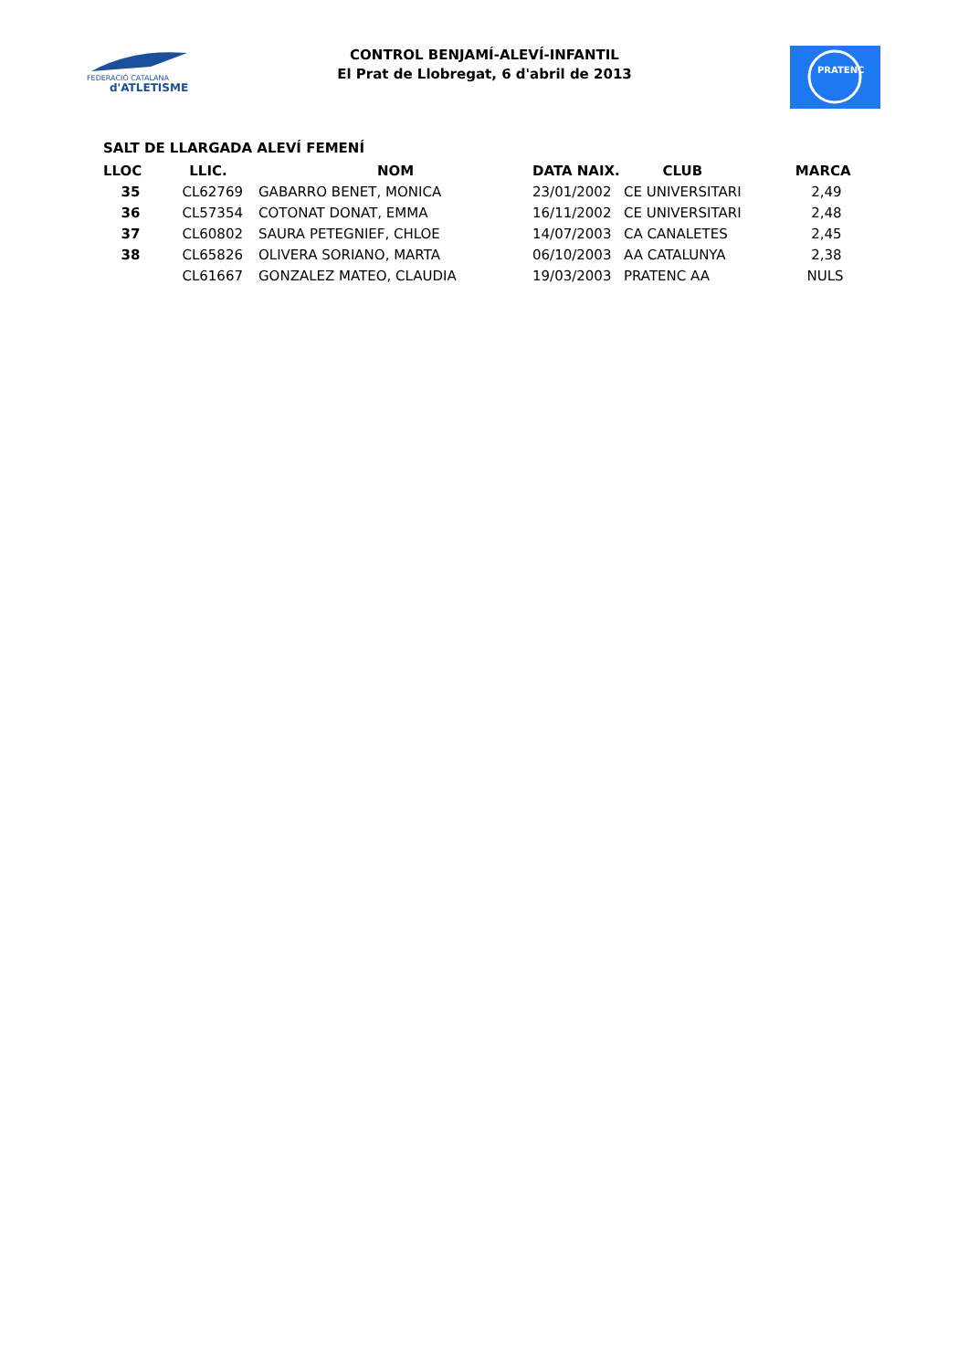FEDERACIÓ CATALANA
d'ATLETISME
CONTROL BENJAMÍ-ALEVÍ-INFANTIL
El Prat de Llobregat, 6 d'abril de 2013
PRATENC
SALT DE LLARGADA ALEVÍ FEMENÍ
| LLOC | LLIC. | NOM | DATA NAIX. | CLUB | MARCA |
| --- | --- | --- | --- | --- | --- |
| 35 | CL62769 | GABARRO BENET, MONICA | 23/01/2002 | CE UNIVERSITARI | 2,49 |
| 36 | CL57354 | COTONAT DONAT, EMMA | 16/11/2002 | CE UNIVERSITARI | 2,48 |
| 37 | CL60802 | SAURA PETEGNIEF, CHLOE | 14/07/2003 | CA CANALETES | 2,45 |
| 38 | CL65826 | OLIVERA SORIANO, MARTA | 06/10/2003 | AA CATALUNYA | 2,38 |
| | CL61667 | GONZALEZ MATEO, CLAUDIA | 19/03/2003 | PRATENC AA | NULS |